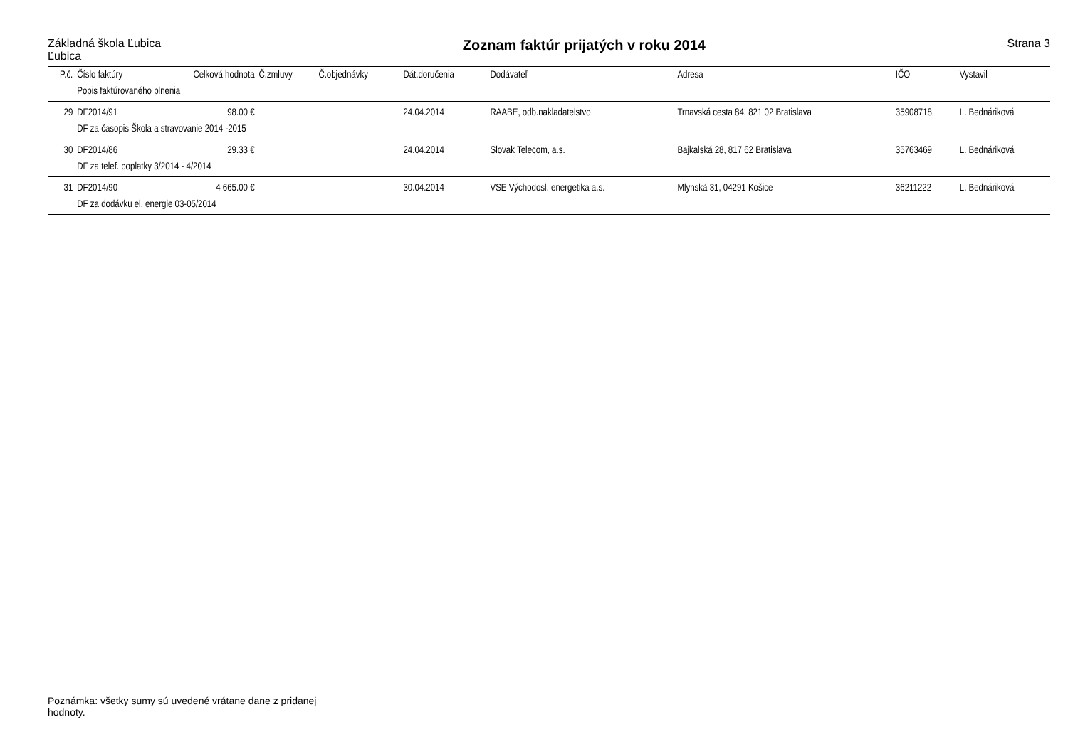Základná škola Ľubica
Ľubica
Zoznam faktúr prijatých v roku 2014
Strana 3
| P.č. | Číslo faktúry | Celková hodnota | Č.zmluvy | Č.objednávky | Dát.doručenia | Dodávateľ | Adresa | IČO | Vystavil |
| --- | --- | --- | --- | --- | --- | --- | --- | --- | --- |
| | Popis faktúrovaného plnenia | | | | | | | | |
| 29 | DF2014/91 | 98.00 € | | | 24.04.2014 | RAABE, odb.nakladatelstvo | Trnavská cesta 84, 821 02 Bratislava | 35908718 | L. Bednáriková |
| | DF za časopis Škola a stravovanie 2014 -2015 | | | | | | | | |
| 30 | DF2014/86 | 29.33 € | | | 24.04.2014 | Slovak Telecom, a.s. | Bajkalská 28, 817 62 Bratislava | 35763469 | L. Bednáriková |
| | DF za telef. poplatky 3/2014 - 4/2014 | | | | | | | | |
| 31 | DF2014/90 | 4 665.00 € | | | 30.04.2014 | VSE Východosl. energetika a.s. | Mlynská 31, 04291 Košice | 36211222 | L. Bednáriková |
| | DF za dodávku el. energie 03-05/2014 | | | | | | | | |
Poznámka: všetky sumy sú uvedené vrátane dane z pridanej hodnoty.